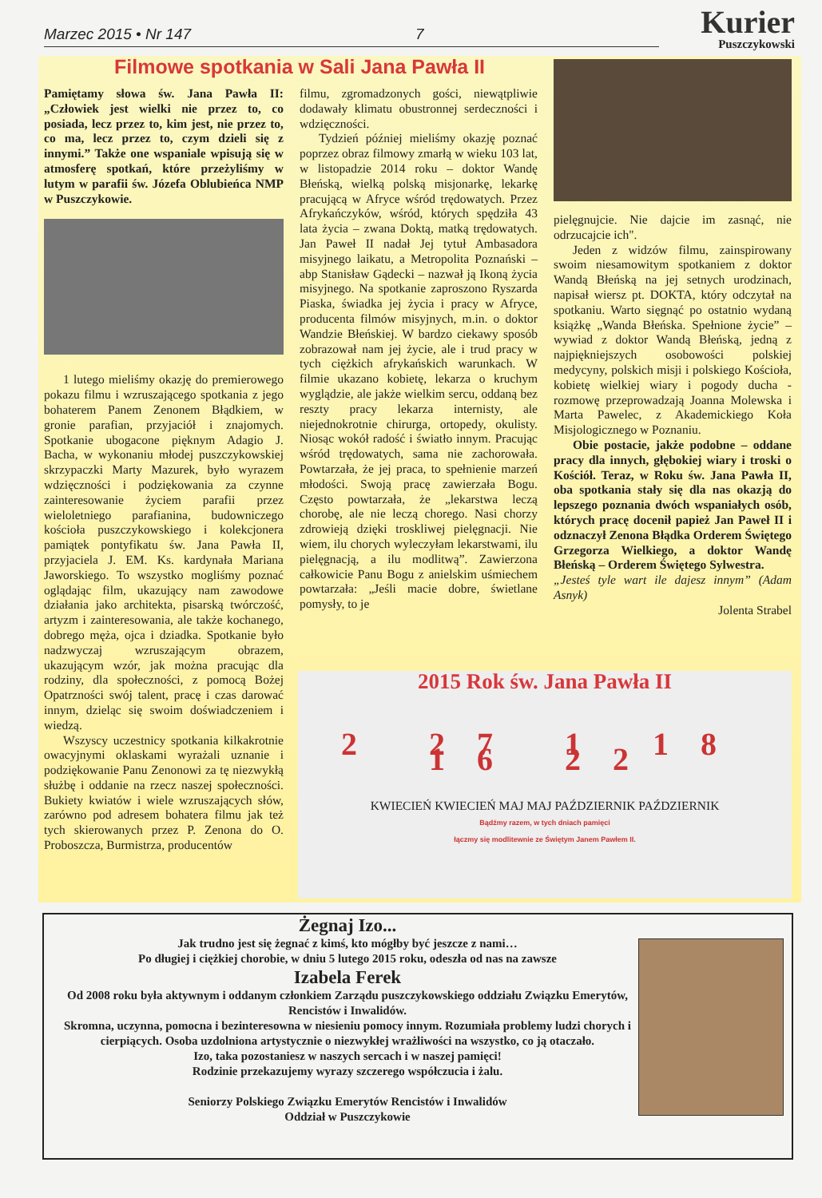Marzec 2015 • Nr 147 7
Kurier
Puszczykowski
Filmowe spotkania w Sali Jana Pawła II
Pamiętamy słowa św. Jana Pawła II: „Człowiek jest wielki nie przez to, co posiada, lecz przez to, kim jest, nie przez to, co ma, lecz przez to, czym dzieli się z innymi.” Także one wspaniale wpisują się w atmosferę spotkań, które przeżyliśmy w lutym w parafii św. Józefa Oblubieńca NMP w Puszczykowie.
1 lutego mieliśmy okazję do premierowego pokazu filmu i wzruszającego spotkania z jego bohaterem Panem Zenonem Błądkiem, w gronie parafian, przyjaciół i znajomych. Spotkanie ubogacone pięknym Adagio J. Bacha, w wykonaniu młodej puszczykowskiej skrzypaczki Marty Mazurek, było wyrazem wdzięczności i podziękowania za czynne zainteresowanie życiem parafii przez wieloletniego parafianina, budowniczego kościoła puszczykowskiego i kolekcjonera pamiątek pontyfikatu św. Jana Pawła II, przyjaciela J. EM. Ks. kardynała Mariana Jaworskiego. To wszystko mogliśmy poznać oglądając film, ukazujący nam zawodowe działania jako architekta, pisarską twórczość, artyzm i zainteresowania, ale także kochanego, dobrego męża, ojca i dziadka. Spotkanie było nadzwyczaj wzruszającym obrazem, ukazującym wzór, jak można pracując dla rodziny, dla społeczności, z pomocą Bożej Opatrzności swój talent, pracę i czas darować innym, dzieląc się swoim doświadczeniem i wiedzą.
Wszyscy uczestnicy spotkania kilkakrotnie owacyjnymi oklaskami wyrażali uznanie i podziękowanie Panu Zenonowi za tę niezwykłą służbę i oddanie na rzecz naszej społeczności. Bukiety kwiatów i wiele wzruszających słów, zarówno pod adresem bohatera filmu jak też tych skierowanych przez P. Zenona do O. Proboszcza, Burmistrza, producentów
filmu, zgromadzonych gości, niewątpliwie dodawały klimatu obustronnej serdeczności i wdzięczności.
Tydzień później mieliśmy okazję poznać poprzez obraz filmowy zmarłą w wieku 103 lat, w listopadzie 2014 roku – doktor Wandę Błeńską, wielką polską misjonarkę, lekarkę pracującą w Afryce wśród trędowatych. Przez Afrykańczyków, wśród, których spędziła 43 lata życia – zwana Doktą, matką trędowatych. Jan Paweł II nadał Jej tytuł Ambasadora misyjnego laikatu, a Metropolita Poznański – abp Stanisław Gądecki – nazwał ją Ikoną życia misyjnego. Na spotkanie zaproszono Ryszarda Piaska, świadka jej życia i pracy w Afryce, producenta filmów misyjnych, m.in. o doktor Wandzie Błeńskiej. W bardzo ciekawy sposób zobrazował nam jej życie, ale i trud pracy w tych ciężkich afrykańskich warunkach. W filmie ukazano kobietę, lekarza o kruchym wyglądzie, ale jakże wielkim sercu, oddaną bez reszty pracy lekarza internisty, ale niejednokrotnie chirurga, ortopedy, okulisty. Niosąc wokół radość i światło innym. Pracując wśród trędowatych, sama nie zachorowała. Powtarzała, że jej praca, to spełnienie marzeń młodości. Swoją pracę zawierzała Bogu. Często powtarzała, że „lekarstwa leczą chorobę, ale nie leczą chorego. Nasi chorzy zdrowieją dzięki troskliwej pielęgnacji. Nie wiem, ilu chorych wyleczyłam lekarstwami, ilu pielęgnacją, a ilu modlitwą”. Zawierzona całkowicie Panu Bogu z anielskim uśmiechem powtarzała: „Jeśli macie dobre, świetlane pomysły, to je
pielęgnujcie. Nie dajcie im zasnąć, nie odrzucajcie ich".
Jeden z widzów filmu, zainspirowany swoim niesamowitym spotkaniem z doktor Wandą Błeńską na jej setnych urodzinach, napisał wiersz pt. DOKTA, który odczytał na spotkaniu. Warto sięgnąć po ostatnio wydaną książkę „Wanda Błeńska. Spełnione życie” – wywiad z doktor Wandą Błeńską, jedną z najpiękniejszych osobowości polskiej medycyny, polskich misji i polskiego Kościoła, kobietę wielkiej wiary i pogody ducha - rozmowę przeprowadzają Joanna Molewska i Marta Pawelec, z Akademickiego Koła Misjologicznego w Poznaniu.
Obie postacie, jakże podobne – oddane pracy dla innych, głębokiej wiary i troski o Kościół. Teraz, w Roku św. Jana Pawła II, oba spotkania stały się dla nas okazją do lepszego poznania dwóch wspaniałych osób, których pracę docenił papież Jan Paweł II i odznaczył Zenona Błądka Orderem Świętego Grzegorza Wielkiego, a doktor Wandę Błeńską – Orderem Świętego Sylwestra.
„Jesteś tyle wart ile dajesz innym” (Adam Asnyk)
Jolenta Strabel
2015 Rok św. Jana Pawła II
2 27 1 18 16 22
KWIECIEŃ KWIECIEŃ MAJ MAJ PAŹDZIERNIK PAŹDZIERNIK
Bądźmy razem, w tych dniach pamięci
łączmy się modlitewnie ze Świętym Janem Pawłem II.
Żegnaj Izo...
Jak trudno jest się żegnać z kimś, kto mógłby być jeszcze z nami…
Po długiej i ciężkiej chorobie, w dniu 5 lutego 2015 roku, odeszła od nas na zawsze
Izabela Ferek
Od 2008 roku była aktywnym i oddanym członkiem Zarządu puszczykowskiego oddziału Związku Emerytów, Rencistów i Inwalidów.
Skromna, uczynna, pomocna i bezinteresowna w niesieniu pomocy innym. Rozumiała problemy ludzi chorych i cierpiących. Osoba uzdolniona artystycznie o niezwykłej wrażliwości na wszystko, co ją otaczało.
Izo, taka pozostaniesz w naszych sercach i w naszej pamięci!
Rodzinie przekazujemy wyrazy szczerego współczucia i żalu.
Seniorzy Polskiego Związku Emerytów Rencistów i Inwalidów
Oddział w Puszczykowie